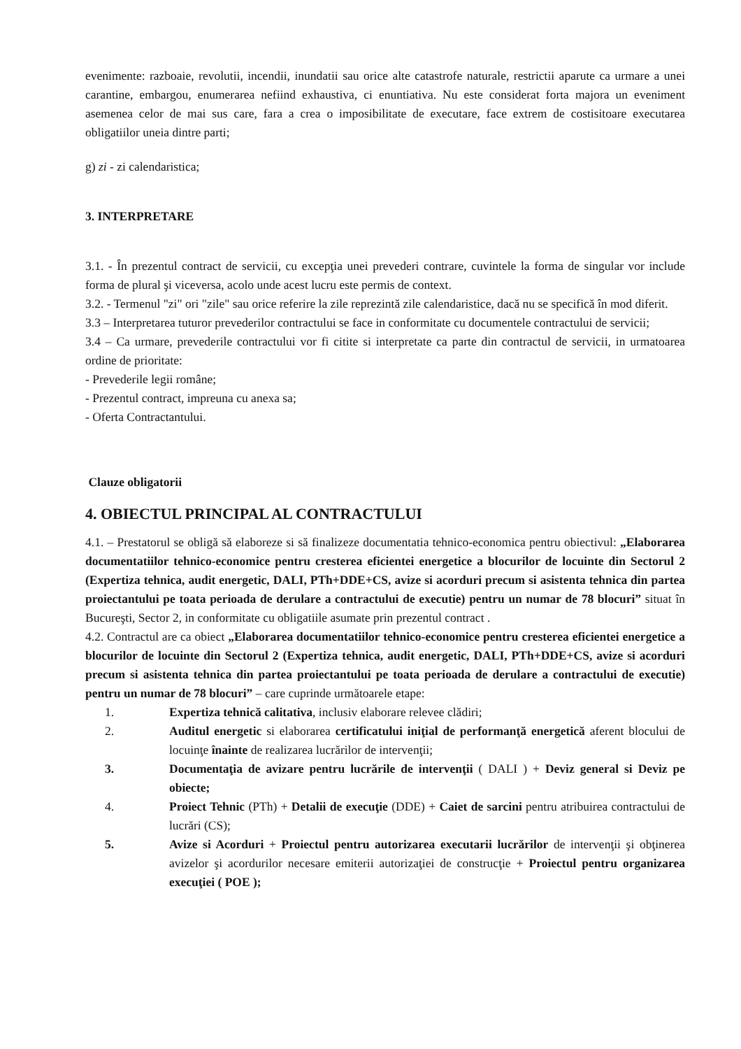evenimente: razboaie, revolutii, incendii, inundatii sau orice alte catastrofe naturale, restrictii aparute ca urmare a unei carantine, embargou, enumerarea nefiind exhaustiva, ci enuntiativa. Nu este considerat forta majora un eveniment asemenea celor de mai sus care, fara a crea o imposibilitate de executare, face extrem de costisitoare executarea obligatiilor uneia dintre parti;
g) zi - zi calendaristica;
3. INTERPRETARE
3.1. - În prezentul contract de servicii, cu excepţia unei prevederi contrare, cuvintele la forma de singular vor include forma de plural şi viceversa, acolo unde acest lucru este permis de context.
3.2. - Termenul "zi" ori "zile" sau orice referire la zile reprezintă zile calendaristice, dacă nu se specifică în mod diferit.
3.3 – Interpretarea tuturor prevederilor contractului se face in conformitate cu documentele contractului de servicii;
3.4 – Ca urmare, prevederile contractului vor fi citite si interpretate ca parte din contractul de servicii, in urmatoarea ordine de prioritate:
- Prevederile legii române;
- Prezentul contract, impreuna cu anexa sa;
- Oferta Contractantului.
Clauze obligatorii
4. OBIECTUL PRINCIPAL AL CONTRACTULUI
4.1. – Prestatorul se obligă să elaboreze si să finalizeze documentatia tehnico-economica pentru obiectivul: „Elaborarea documentatiilor tehnico-economice pentru cresterea eficientei energetice a blocurilor de locuinte din Sectorul 2 (Expertiza tehnica, audit energetic, DALI, PTh+DDE+CS, avize si acorduri precum si asistenta tehnica din partea proiectantului pe toata perioada de derulare a contractului de executie) pentru un numar de 78 blocuri” situat în Bucureşti, Sector 2, in conformitate cu obligatiile asumate prin prezentul contract .
4.2. Contractul are ca obiect „Elaborarea documentatiilor tehnico-economice pentru cresterea eficientei energetice a blocurilor de locuinte din Sectorul 2 (Expertiza tehnica, audit energetic, DALI, PTh+DDE+CS, avize si acorduri precum si asistenta tehnica din partea proiectantului pe toata perioada de derulare a contractului de executie) pentru un numar de 78 blocuri” – care cuprinde următoarele etape:
1. Expertiza tehnică calitativa, inclusiv elaborare relevee clădiri;
2. Auditul energetic si elaborarea certificatului iniţial de performanţă energetică aferent blocului de locuinţe înainte de realizarea lucrărilor de intervenţii;
3. Documentaţia de avizare pentru lucrările de intervenţii ( DALI ) + Deviz general si Deviz pe obiecte;
4. Proiect Tehnic (PTh) + Detalii de execuţie (DDE) + Caiet de sarcini pentru atribuirea contractului de lucrări (CS);
5. Avize si Acorduri + Proiectul pentru autorizarea executarii lucrărilor de intervenţii şi obţinerea avizelor şi acordurilor necesare emiterii autorizaţiei de construcţie + Proiectul pentru organizarea execuţiei ( POE );